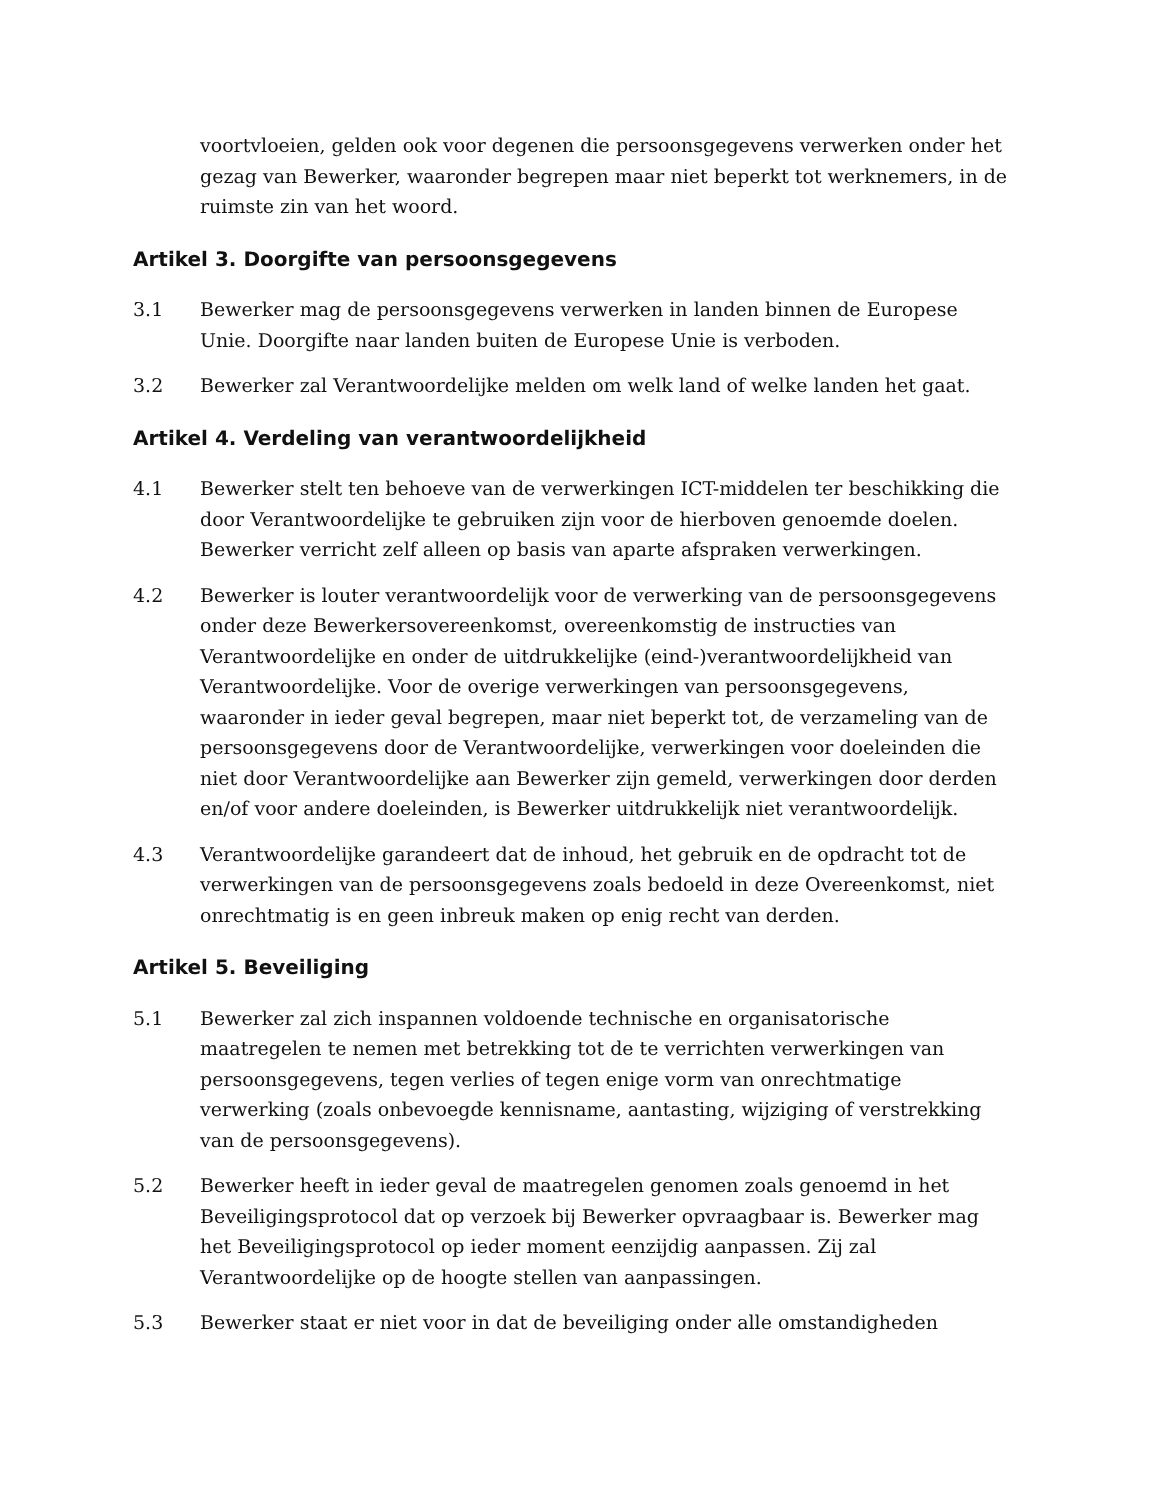voortvloeien, gelden ook voor degenen die persoonsgegevens verwerken onder het gezag van Bewerker, waaronder begrepen maar niet beperkt tot werknemers, in de ruimste zin van het woord.
Artikel 3. Doorgifte van persoonsgegevens
3.1 Bewerker mag de persoonsgegevens verwerken in landen binnen de Europese Unie. Doorgifte naar landen buiten de Europese Unie is verboden.
3.2 Bewerker zal Verantwoordelijke melden om welk land of welke landen het gaat.
Artikel 4. Verdeling van verantwoordelijkheid
4.1 Bewerker stelt ten behoeve van de verwerkingen ICT-middelen ter beschikking die door Verantwoordelijke te gebruiken zijn voor de hierboven genoemde doelen. Bewerker verricht zelf alleen op basis van aparte afspraken verwerkingen.
4.2 Bewerker is louter verantwoordelijk voor de verwerking van de persoonsgegevens onder deze Bewerkersovereenkomst, overeenkomstig de instructies van Verantwoordelijke en onder de uitdrukkelijke (eind-)verantwoordelijkheid van Verantwoordelijke. Voor de overige verwerkingen van persoonsgegevens, waaronder in ieder geval begrepen, maar niet beperkt tot, de verzameling van de persoonsgegevens door de Verantwoordelijke, verwerkingen voor doeleinden die niet door Verantwoordelijke aan Bewerker zijn gemeld, verwerkingen door derden en/of voor andere doeleinden, is Bewerker uitdrukkelijk niet verantwoordelijk.
4.3 Verantwoordelijke garandeert dat de inhoud, het gebruik en de opdracht tot de verwerkingen van de persoonsgegevens zoals bedoeld in deze Overeenkomst, niet onrechtmatig is en geen inbreuk maken op enig recht van derden.
Artikel 5. Beveiliging
5.1 Bewerker zal zich inspannen voldoende technische en organisatorische maatregelen te nemen met betrekking tot de te verrichten verwerkingen van persoonsgegevens, tegen verlies of tegen enige vorm van onrechtmatige verwerking (zoals onbevoegde kennisname, aantasting, wijziging of verstrekking van de persoonsgegevens).
5.2 Bewerker heeft in ieder geval de maatregelen genomen zoals genoemd in het Beveiligingsprotocol dat op verzoek bij Bewerker opvraagbaar is. Bewerker mag het Beveiligingsprotocol op ieder moment eenzijdig aanpassen. Zij zal Verantwoordelijke op de hoogte stellen van aanpassingen.
5.3 Bewerker staat er niet voor in dat de beveiliging onder alle omstandigheden